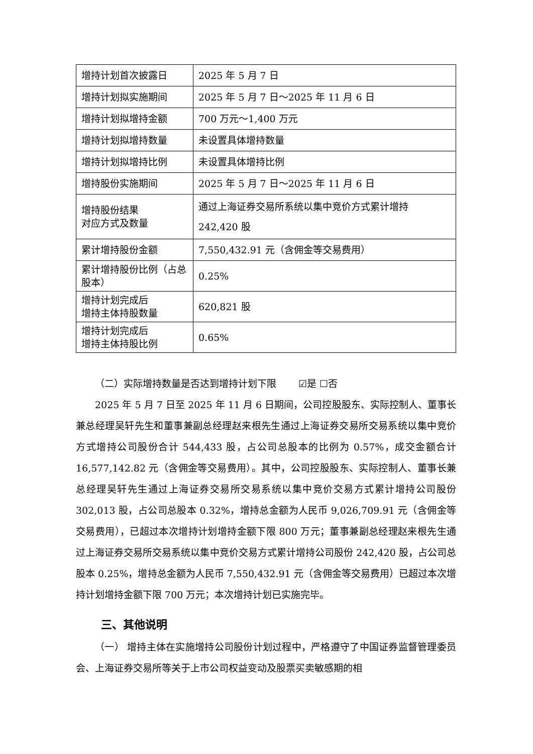| 增持计划首次披露日 | 2025 年 5 月 7 日 |
| 增持计划拟实施期间 | 2025 年 5 月 7 日～2025 年 11 月 6 日 |
| 增持计划拟增持金额 | 700 万元～1,400 万元 |
| 增持计划拟增持数量 | 未设置具体增持数量 |
| 增持计划拟增持比例 | 未设置具体增持比例 |
| 增持股份实施期间 | 2025 年 5 月 7 日～2025 年 11 月 6 日 |
| 增持股份结果 对应方式及数量 | 通过上海证券交易所系统以集中竞价方式累计增持 242,420 股 |
| 累计增持股份金额 | 7,550,432.91 元（含佣金等交易费用） |
| 累计增持股份比例（占总股本） | 0.25% |
| 增持计划完成后 增持主体持股数量 | 620,821 股 |
| 增持计划完成后 增持主体持股比例 | 0.65% |
（二）实际增持数量是否达到增持计划下限　　 ☑是 ☐否
2025 年 5 月 7 日至 2025 年 11 月 6 日期间，公司控股股东、实际控制人、董事长兼总经理吴轩先生和董事兼副总经理赵来根先生通过上海证券交易所交易系统以集中竞价方式增持公司股份合计 544,433 股，占公司总股本的比例为 0.57%，成交金额合计 16,577,142.82 元（含佣金等交易费用）。其中，公司控股股东、实际控制人、董事长兼总经理吴轩先生通过上海证券交易所交易系统以集中竞价交易方式累计增持公司股份 302,013 股，占公司总股本 0.32%，增持总金额为人民币 9,026,709.91 元（含佣金等交易费用），已超过本次增持计划增持金额下限 800 万元；董事兼副总经理赵来根先生通过上海证券交易所交易系统以集中竞价交易方式累计增持公司股份 242,420 股，占公司总股本 0.25%，增持总金额为人民币 7,550,432.91 元（含佣金等交易费用）已超过本次增持计划增持金额下限 700 万元；本次增持计划已实施完毕。
三、其他说明
（一） 增持主体在实施增持公司股份计划过程中，严格遵守了中国证券监督管理委员会、上海证券交易所等关于上市公司权益变动及股票买卖敏感期的相